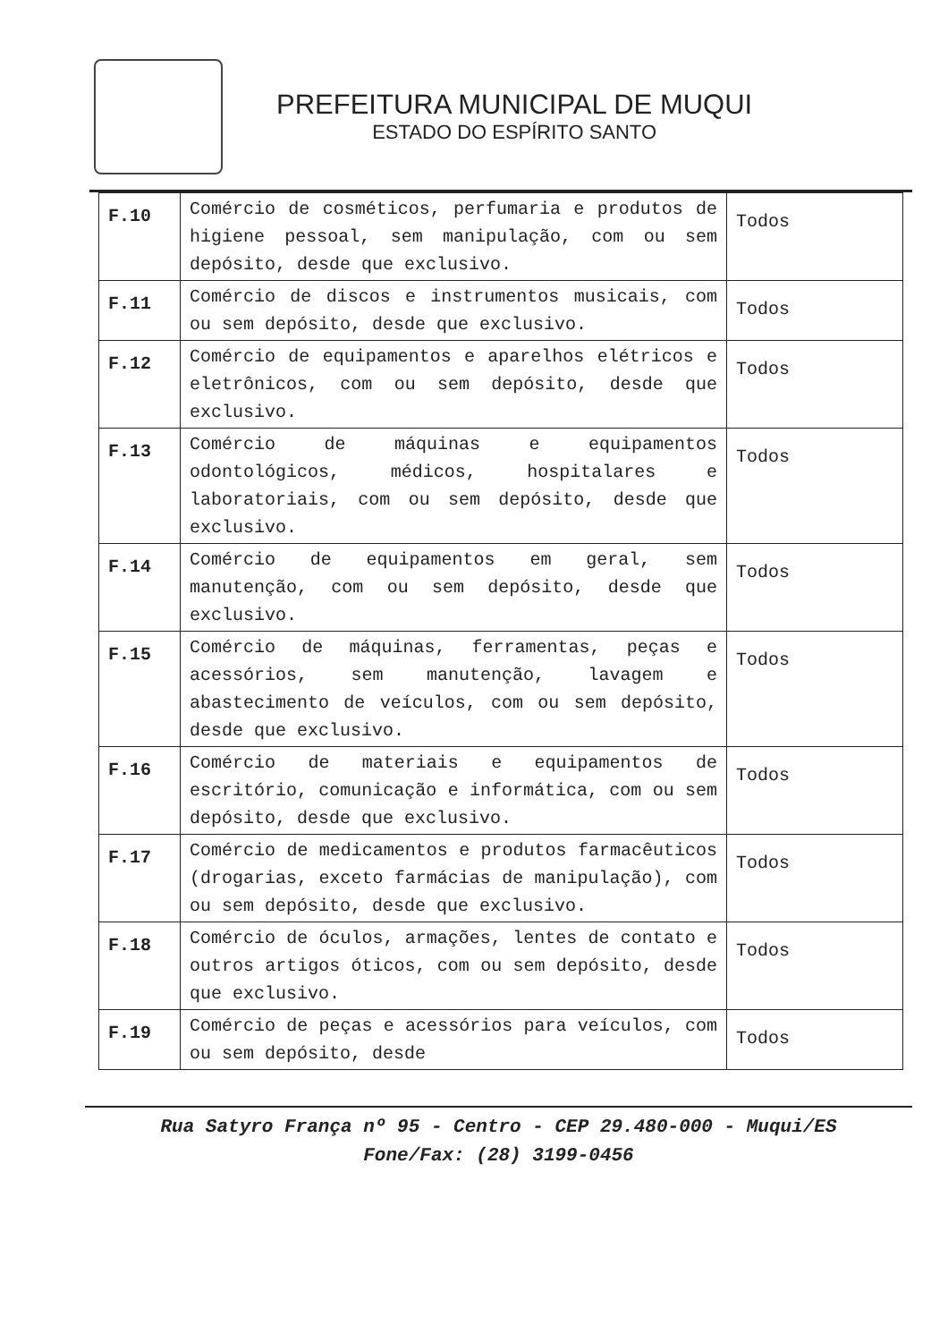PREFEITURA MUNICIPAL DE MUQUI
ESTADO DO ESPÍRITO SANTO
| F.10 | Comércio de cosméticos, perfumaria e produtos de higiene pessoal, sem manipulação, com ou sem depósito, desde que exclusivo. | Todos |
| F.11 | Comércio de discos e instrumentos musicais, com ou sem depósito, desde que exclusivo. | Todos |
| F.12 | Comércio de equipamentos e aparelhos elétricos e eletrônicos, com ou sem depósito, desde que exclusivo. | Todos |
| F.13 | Comércio de máquinas e equipamentos odontológicos, médicos, hospitalares e laboratoriais, com ou sem depósito, desde que exclusivo. | Todos |
| F.14 | Comércio de equipamentos em geral, sem manutenção, com ou sem depósito, desde que exclusivo. | Todos |
| F.15 | Comércio de máquinas, ferramentas, peças e acessórios, sem manutenção, lavagem e abastecimento de veículos, com ou sem depósito, desde que exclusivo. | Todos |
| F.16 | Comércio de materiais e equipamentos de escritório, comunicação e informática, com ou sem depósito, desde que exclusivo. | Todos |
| F.17 | Comércio de medicamentos e produtos farmacêuticos (drogarias, exceto farmácias de manipulação), com ou sem depósito, desde que exclusivo. | Todos |
| F.18 | Comércio de óculos, armações, lentes de contato e outros artigos óticos, com ou sem depósito, desde que exclusivo. | Todos |
| F.19 | Comércio de peças e acessórios para veículos, com ou sem depósito, desde | Todos |
Rua Satyro França nº 95 - Centro - CEP 29.480-000 - Muqui/ES
Fone/Fax: (28) 3199-0456